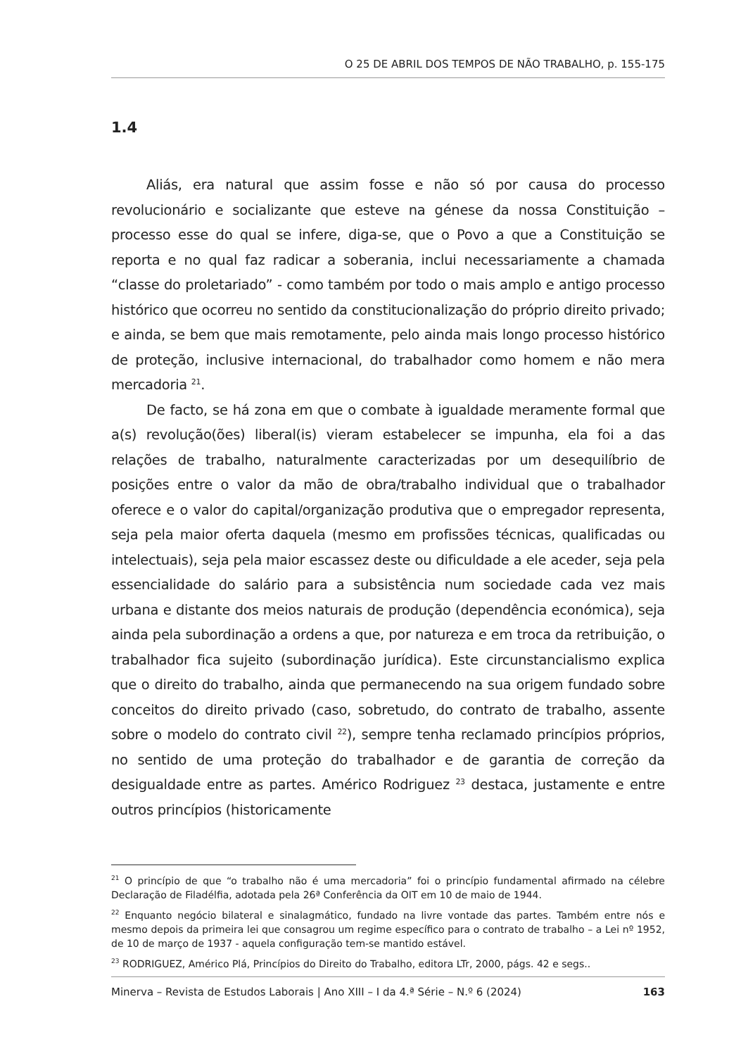O 25 DE ABRIL DOS TEMPOS DE NÃO TRABALHO, p. 155-175
1.4
Aliás, era natural que assim fosse e não só por causa do processo revolucionário e socializante que esteve na génese da nossa Constituição – processo esse do qual se infere, diga-se, que o Povo a que a Constituição se reporta e no qual faz radicar a soberania, inclui necessariamente a chamada “classe do proletariado” - como também por todo o mais amplo e antigo processo histórico que ocorreu no sentido da constitucionalização do próprio direito privado; e ainda, se bem que mais remotamente, pelo ainda mais longo processo histórico de proteção, inclusive internacional, do trabalhador como homem e não mera mercadoria <sup>21</sup>.
De facto, se há zona em que o combate à igualdade meramente formal que a(s) revolução(ões) liberal(is) vieram estabelecer se impunha, ela foi a das relações de trabalho, naturalmente caracterizadas por um desequilíbrio de posições entre o valor da mão de obra/trabalho individual que o trabalhador oferece e o valor do capital/organização produtiva que o empregador representa, seja pela maior oferta daquela (mesmo em profissões técnicas, qualificadas ou intelectuais), seja pela maior escassez deste ou dificuldade a ele aceder, seja pela essencialidade do salário para a subsistência num sociedade cada vez mais urbana e distante dos meios naturais de produção (dependência económica), seja ainda pela subordinação a ordens a que, por natureza e em troca da retribuição, o trabalhador fica sujeito (subordinação jurídica). Este circunstancialismo explica que o direito do trabalho, ainda que permanecendo na sua origem fundado sobre conceitos do direito privado (caso, sobretudo, do contrato de trabalho, assente sobre o modelo do contrato civil <sup>22</sup>), sempre tenha reclamado princípios próprios, no sentido de uma proteção do trabalhador e de garantia de correção da desigualdade entre as partes. Américo Rodriguez <sup>23</sup> destaca, justamente e entre outros princípios (historicamente
<sup>21</sup> O princípio de que “o trabalho não é uma mercadoria” foi o princípio fundamental afirmado na célebre Declaração de Filadélfia, adotada pela 26ª Conferência da OIT em 10 de maio de 1944.
<sup>22</sup> Enquanto negócio bilateral e sinalagmático, fundado na livre vontade das partes. Também entre nós e mesmo depois da primeira lei que consagrou um regime específico para o contrato de trabalho – a Lei nº 1952, de 10 de março de 1937 - aquela configuração tem-se mantido estável.
<sup>23</sup> RODRIGUEZ, Américo Plá, Princípios do Direito do Trabalho, editora LTr, 2000, págs. 42 e segs..
Minerva – Revista de Estudos Laborais | Ano XIII – I da 4.ª Série – N.º 6 (2024) 163